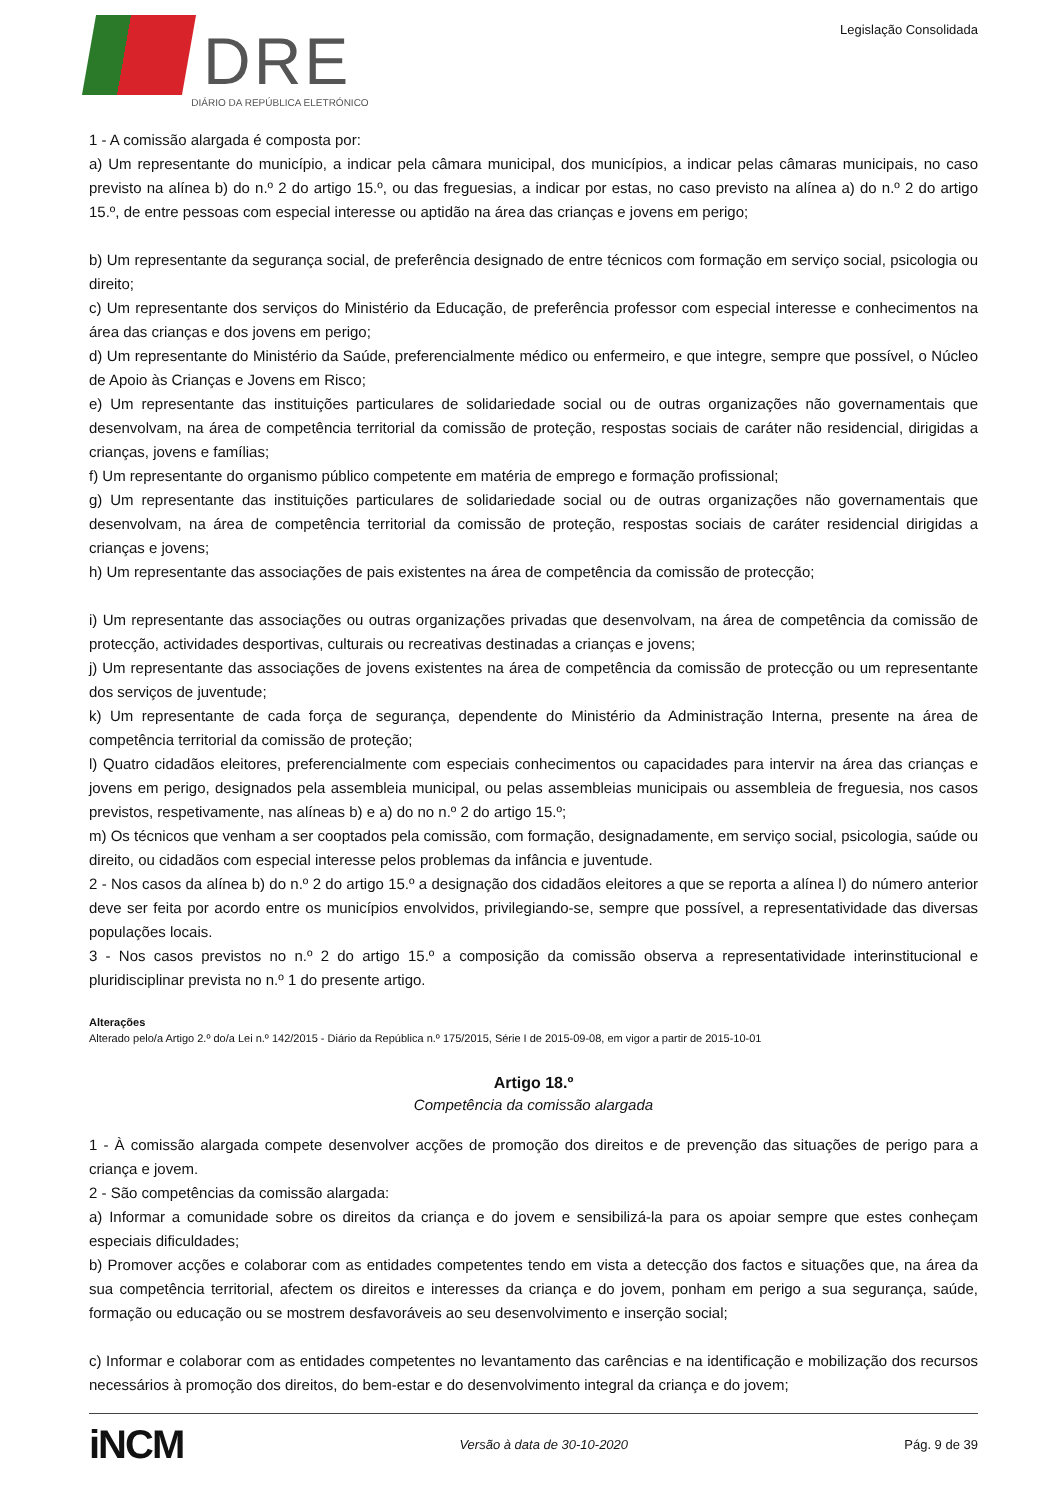DRE
DIÁRIO DA REPÚBLICA ELETRÓNICO
Legislação Consolidada
1 - A comissão alargada é composta por:
a) Um representante do município, a indicar pela câmara municipal, dos municípios, a indicar pelas câmaras municipais, no caso previsto na alínea b) do n.º 2 do artigo 15.º, ou das freguesias, a indicar por estas, no caso previsto na alínea a) do n.º 2 do artigo 15.º, de entre pessoas com especial interesse ou aptidão na área das crianças e jovens em perigo;
b) Um representante da segurança social, de preferência designado de entre técnicos com formação em serviço social, psicologia ou direito;
c) Um representante dos serviços do Ministério da Educação, de preferência professor com especial interesse e conhecimentos na área das crianças e dos jovens em perigo;
d) Um representante do Ministério da Saúde, preferencialmente médico ou enfermeiro, e que integre, sempre que possível, o Núcleo de Apoio às Crianças e Jovens em Risco;
e) Um representante das instituições particulares de solidariedade social ou de outras organizações não governamentais que desenvolvam, na área de competência territorial da comissão de proteção, respostas sociais de caráter não residencial, dirigidas a crianças, jovens e famílias;
f) Um representante do organismo público competente em matéria de emprego e formação profissional;
g) Um representante das instituições particulares de solidariedade social ou de outras organizações não governamentais que desenvolvam, na área de competência territorial da comissão de proteção, respostas sociais de caráter residencial dirigidas a crianças e jovens;
h) Um representante das associações de pais existentes na área de competência da comissão de protecção;
i) Um representante das associações ou outras organizações privadas que desenvolvam, na área de competência da comissão de protecção, actividades desportivas, culturais ou recreativas destinadas a crianças e jovens;
j) Um representante das associações de jovens existentes na área de competência da comissão de protecção ou um representante dos serviços de juventude;
k) Um representante de cada força de segurança, dependente do Ministério da Administração Interna, presente na área de competência territorial da comissão de proteção;
l) Quatro cidadãos eleitores, preferencialmente com especiais conhecimentos ou capacidades para intervir na área das crianças e jovens em perigo, designados pela assembleia municipal, ou pelas assembleias municipais ou assembleia de freguesia, nos casos previstos, respetivamente, nas alíneas b) e a) do no n.º 2 do artigo 15.º;
m) Os técnicos que venham a ser cooptados pela comissão, com formação, designadamente, em serviço social, psicologia, saúde ou direito, ou cidadãos com especial interesse pelos problemas da infância e juventude.
2 - Nos casos da alínea b) do n.º 2 do artigo 15.º a designação dos cidadãos eleitores a que se reporta a alínea l) do número anterior deve ser feita por acordo entre os municípios envolvidos, privilegiando-se, sempre que possível, a representatividade das diversas populações locais.
3 - Nos casos previstos no n.º 2 do artigo 15.º a composição da comissão observa a representatividade interinstitucional e pluridisciplinar prevista no n.º 1 do presente artigo.
Alterações
Alterado pelo/a Artigo 2.º do/a Lei n.º 142/2015 - Diário da República n.º 175/2015, Série I de 2015-09-08, em vigor a partir de 2015-10-01
Artigo 18.º
Competência da comissão alargada
1 - À comissão alargada compete desenvolver acções de promoção dos direitos e de prevenção das situações de perigo para a criança e jovem.
2 - São competências da comissão alargada:
a) Informar a comunidade sobre os direitos da criança e do jovem e sensibilizá-la para os apoiar sempre que estes conheçam especiais dificuldades;
b) Promover acções e colaborar com as entidades competentes tendo em vista a detecção dos factos e situações que, na área da sua competência territorial, afectem os direitos e interesses da criança e do jovem, ponham em perigo a sua segurança, saúde, formação ou educação ou se mostrem desfavoráveis ao seu desenvolvimento e inserção social;
c) Informar e colaborar com as entidades competentes no levantamento das carências e na identificação e mobilização dos recursos necessários à promoção dos direitos, do bem-estar e do desenvolvimento integral da criança e do jovem;
iNCM Versão à data de 30-10-2020 Pág. 9 de 39